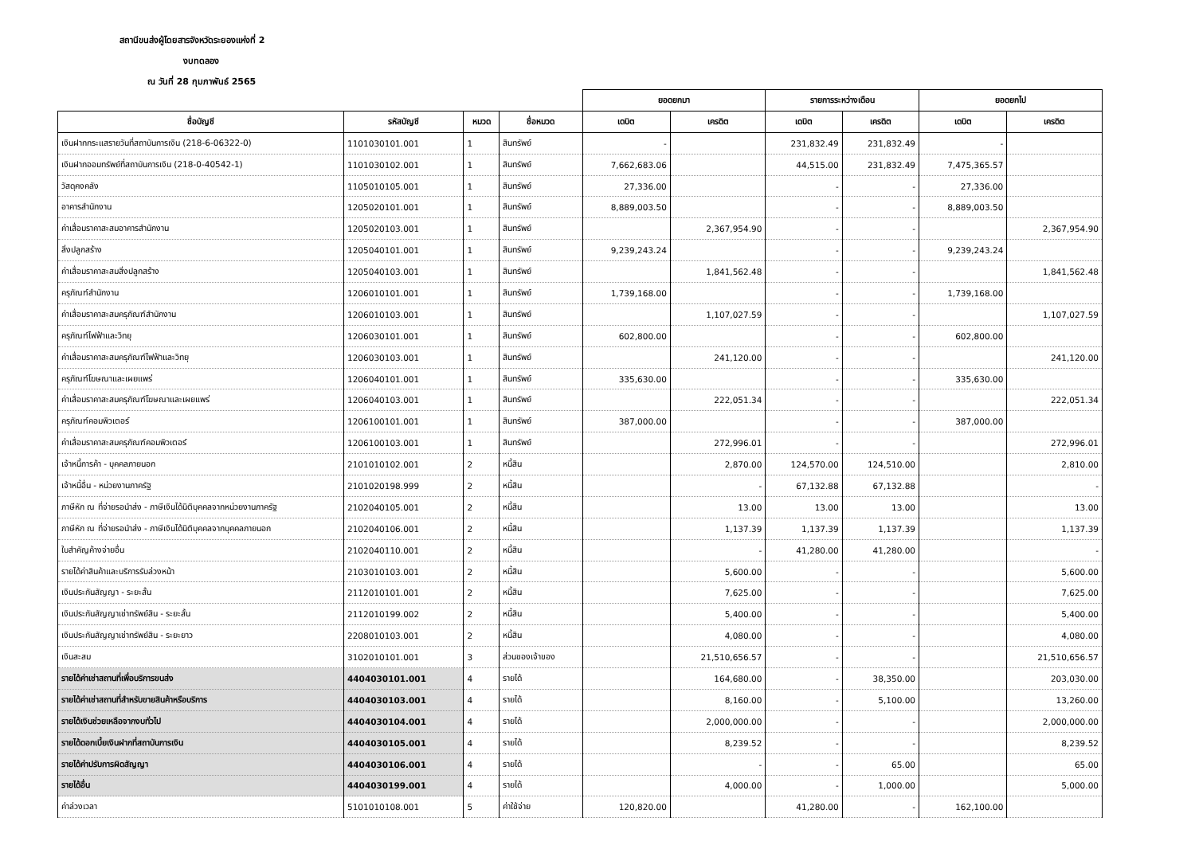สถานีขนส่งผู้โดยสารจังหวัดระยองแห่งที่ 2
งบทดลอง
ณ วันที่ 28 กุมภาพันธ์ 2565
| | | | | ยอดยกมา | | รายการระหว่างเดือน | | ยอดยกไป | |
| ชื่อบัญชี | รหัสบัญชี | หมวด | ชื่อหมวด | เดบิต | เครดิต | เดบิต | เครดิต | เดบิต | เครดิต |
| เงินฝากกระแสรายวันที่สถาบันการเงิน (218-6-06322-0) | 1101030101.001 | 1 | สินทรัพย์ | - | | 231,832.49 | 231,832.49 | - | |
| เงินฝากออมทรัพย์ที่สถาบันการเงิน (218-0-40542-1) | 1101030102.001 | 1 | สินทรัพย์ | 7,662,683.06 | | 44,515.00 | 231,832.49 | 7,475,365.57 | |
| วัสดุคงคลัง | 1105010105.001 | 1 | สินทรัพย์ | 27,336.00 | | - | - | 27,336.00 | |
| อาคารสำนักงาน | 1205020101.001 | 1 | สินทรัพย์ | 8,889,003.50 | | - | - | 8,889,003.50 | |
| ค่าเสื่อมราคาสะสมอาคารสำนักงาน | 1205020103.001 | 1 | สินทรัพย์ | | 2,367,954.90 | - | - | | 2,367,954.90 |
| สิ่งปลูกสร้าง | 1205040101.001 | 1 | สินทรัพย์ | 9,239,243.24 | | - | - | 9,239,243.24 | |
| ค่าเสื่อมราคาสะสมสิ่งปลูกสร้าง | 1205040103.001 | 1 | สินทรัพย์ | | 1,841,562.48 | - | - | | 1,841,562.48 |
| ครุภัณฑ์สำนักงาน | 1206010101.001 | 1 | สินทรัพย์ | 1,739,168.00 | | - | - | 1,739,168.00 | |
| ค่าเสื่อมราคาสะสมครุภัณฑ์สำนักงาน | 1206010103.001 | 1 | สินทรัพย์ | | 1,107,027.59 | - | - | | 1,107,027.59 |
| ครุภัณฑ์ไฟฟ้าและวิทยุ | 1206030101.001 | 1 | สินทรัพย์ | 602,800.00 | | - | - | 602,800.00 | |
| ค่าเสื่อมราคาสะสมครุภัณฑ์ไฟฟ้าและวิทยุ | 1206030103.001 | 1 | สินทรัพย์ | | 241,120.00 | - | - | | 241,120.00 |
| ครุภัณฑ์โฆษณาและเผยแพร่ | 1206040101.001 | 1 | สินทรัพย์ | 335,630.00 | | - | - | 335,630.00 | |
| ค่าเสื่อมราคาสะสมครุภัณฑ์โฆษณาและเผยแพร่ | 1206040103.001 | 1 | สินทรัพย์ | | 222,051.34 | - | - | | 222,051.34 |
| ครุภัณฑ์คอมพิวเตอร์ | 1206100101.001 | 1 | สินทรัพย์ | 387,000.00 | | - | - | 387,000.00 | |
| ค่าเสื่อมราคาสะสมครุภัณฑ์คอมพิวเตอร์ | 1206100103.001 | 1 | สินทรัพย์ | | 272,996.01 | - | - | | 272,996.01 |
| เจ้าหนี้การค้า - บุคคลภายนอก | 2101010102.001 | 2 | หนี้สิน | | 2,870.00 | 124,570.00 | 124,510.00 | | 2,810.00 |
| เจ้าหนี้อื่น - หน่วยงานภาครัฐ | 2101020198.999 | 2 | หนี้สิน | | - | 67,132.88 | 67,132.88 | | - |
| ภาษีหัก ณ ที่จ่ายรอนำส่ง - ภาษีเงินได้นิติบุคคลจากหน่วยงานภาครัฐ | 2102040105.001 | 2 | หนี้สิน | | 13.00 | 13.00 | 13.00 | | 13.00 |
| ภาษีหัก ณ ที่จ่ายรอนำส่ง - ภาษีเงินได้นิติบุคคลจากบุคคลภายนอก | 2102040106.001 | 2 | หนี้สิน | | 1,137.39 | 1,137.39 | 1,137.39 | | 1,137.39 |
| ใบสำคัญค้างจ่ายอื่น | 2102040110.001 | 2 | หนี้สิน | | - | 41,280.00 | 41,280.00 | | - |
| รายได้ค่าสินค้าและบริการรับล่วงหน้า | 2103010103.001 | 2 | หนี้สิน | | 5,600.00 | - | - | | 5,600.00 |
| เงินประกันสัญญา - ระยะสั้น | 2112010101.001 | 2 | หนี้สิน | | 7,625.00 | - | - | | 7,625.00 |
| เงินประกันสัญญาเช่าทรัพย์สิน - ระยะสั้น | 2112010199.002 | 2 | หนี้สิน | | 5,400.00 | - | - | | 5,400.00 |
| เงินประกันสัญญาเช่าทรัพย์สิน - ระยะยาว | 2208010103.001 | 2 | หนี้สิน | | 4,080.00 | - | - | | 4,080.00 |
| เงินสะสม | 3102010101.001 | 3 | ส่วนของเจ้าของ | | 21,510,656.57 | - | - | | 21,510,656.57 |
| รายได้ค่าเช่าสถานที่เพื่อบริการขนส่ง | 4404030101.001 | 4 | รายได้ | | 164,680.00 | - | 38,350.00 | | 203,030.00 |
| รายได้ค่าเช่าสถานที่สำหรับขายสินค้าหรือบริการ | 4404030103.001 | 4 | รายได้ | | 8,160.00 | - | 5,100.00 | | 13,260.00 |
| รายได้เงินช่วยเหลือจากงบทั่วไป | 4404030104.001 | 4 | รายได้ | | 2,000,000.00 | - | - | | 2,000,000.00 |
| รายได้ดอกเบี้ยเงินฝากที่สถาบันการเงิน | 4404030105.001 | 4 | รายได้ | | 8,239.52 | - | - | | 8,239.52 |
| รายได้ค่าปรับการผิดสัญญา | 4404030106.001 | 4 | รายได้ | | - | - | 65.00 | | 65.00 |
| รายได้อื่น | 4404030199.001 | 4 | รายได้ | | 4,000.00 | - | 1,000.00 | | 5,000.00 |
| ค่าล่วงเวลา | 5101010108.001 | 5 | ค่าใช้จ่าย | 120,820.00 | | 41,280.00 | - | 162,100.00 | |